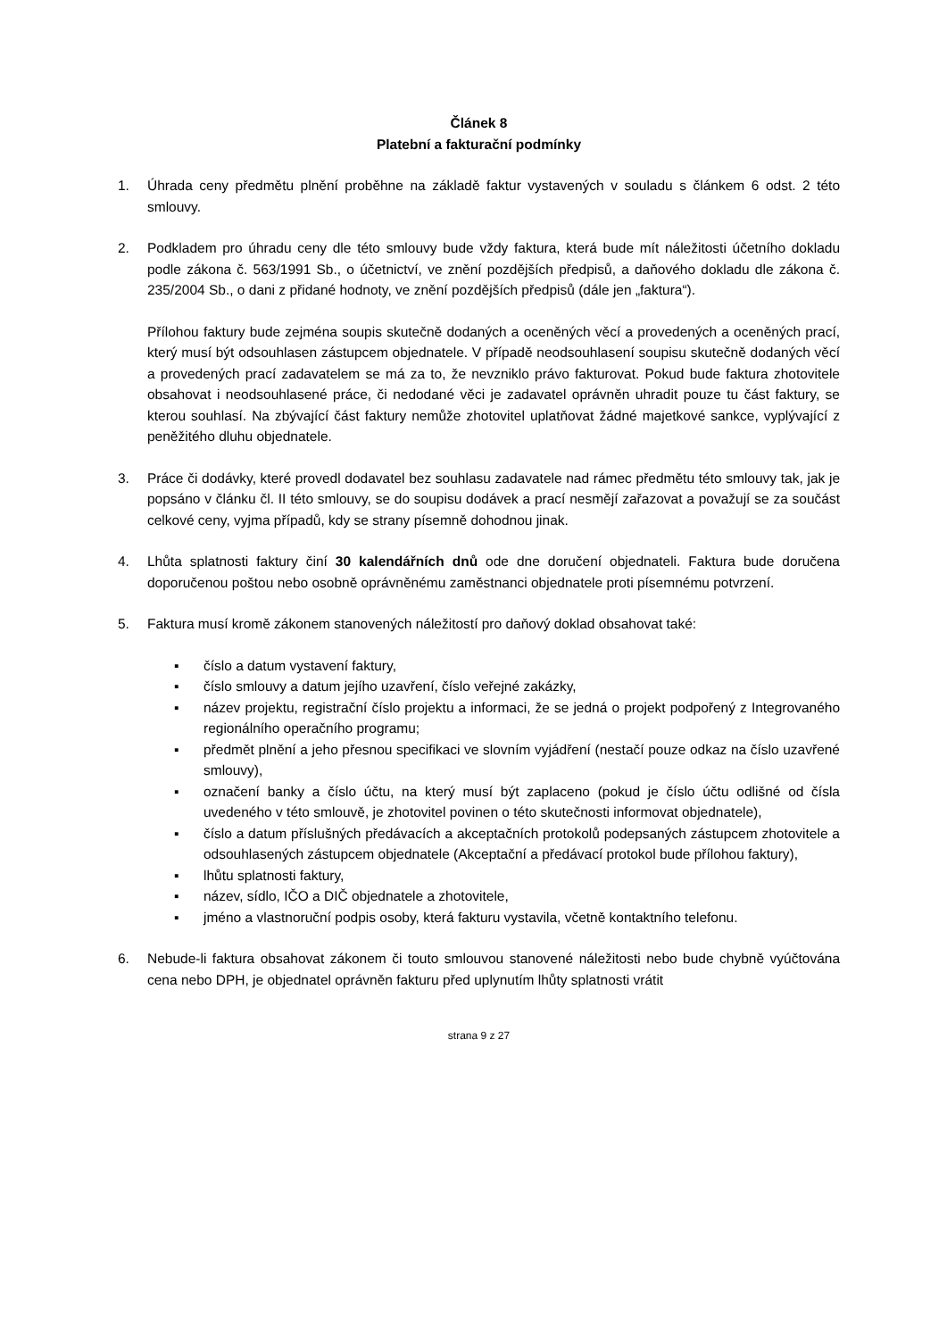Článek 8
Platební a fakturační podmínky
1. Úhrada ceny předmětu plnění proběhne na základě faktur vystavených v souladu s článkem 6 odst. 2 této smlouvy.
2. Podkladem pro úhradu ceny dle této smlouvy bude vždy faktura, která bude mít náležitosti účetního dokladu podle zákona č. 563/1991 Sb., o účetnictví, ve znění pozdějších předpisů, a daňového dokladu dle zákona č. 235/2004 Sb., o dani z přidané hodnoty, ve znění pozdějších předpisů (dále jen „faktura“).
Přílohou faktury bude zejména soupis skutečně dodaných a oceněných věcí a provedených a oceněných prací, který musí být odsouhlasen zástupcem objednatele. V případě neodsouhlasení soupisu skutečně dodaných věcí a provedených prací zadavatelem se má za to, že nevzniklo právo fakturovat. Pokud bude faktura zhotovitele obsahovat i neodsouhlasené práce, či nedodané věci je zadavatel oprávněn uhradit pouze tu část faktury, se kterou souhlasí. Na zbývající část faktury nemůže zhotovitel uplatňovat žádné majetkové sankce, vyplývající z peněžitého dluhu objednatele.
3. Práce či dodávky, které provedl dodavatel bez souhlasu zadavatele nad rámec předmětu této smlouvy tak, jak je popsáno v článku čl. II této smlouvy, se do soupisu dodávek a prací nesmějí zařazovat a považují se za součást celkové ceny, vyjma případů, kdy se strany písemně dohodnou jinak.
4. Lhůta splatnosti faktury činí 30 kalendářních dnů ode dne doručení objednateli. Faktura bude doručena doporučenou poštou nebo osobně oprávněnému zaměstnanci objednatele proti písemnému potvrzení.
5. Faktura musí kromě zákonem stanovených náležitostí pro daňový doklad obsahovat také:
▪ číslo a datum vystavení faktury,
▪ číslo smlouvy a datum jejího uzavření, číslo veřejné zakázky,
▪ název projektu, registrační číslo projektu a informaci, že se jedná o projekt podpořený z Integrovaného regionálního operačního programu;
▪ předmět plnění a jeho přesnou specifikaci ve slovním vyjádření (nestačí pouze odkaz na číslo uzavřené smlouvy),
▪ označení banky a číslo účtu, na který musí být zaplaceno (pokud je číslo účtu odlišné od čísla uvedeného v této smlouvě, je zhotovitel povinen o této skutečnosti informovat objednatele),
▪ číslo a datum příslušných předávacích a akceptačních protokolů podepsaných zástupcem zhotovitele a odsouhlasených zástupcem objednatele (Akceptační a předávací protokol bude přílohou faktury),
▪ lhůtu splatnosti faktury,
▪ název, sídlo, IČO a DIČ objednatele a zhotovitele,
▪ jméno a vlastnoruční podpis osoby, která fakturu vystavila, včetně kontaktního telefonu.
6. Nebude-li faktura obsahovat zákonem či touto smlouvou stanovené náležitosti nebo bude chybně vyúčtována cena nebo DPH, je objednatel oprávněn fakturu před uplynutím lhůty splatnosti vrátit
strana 9 z 27